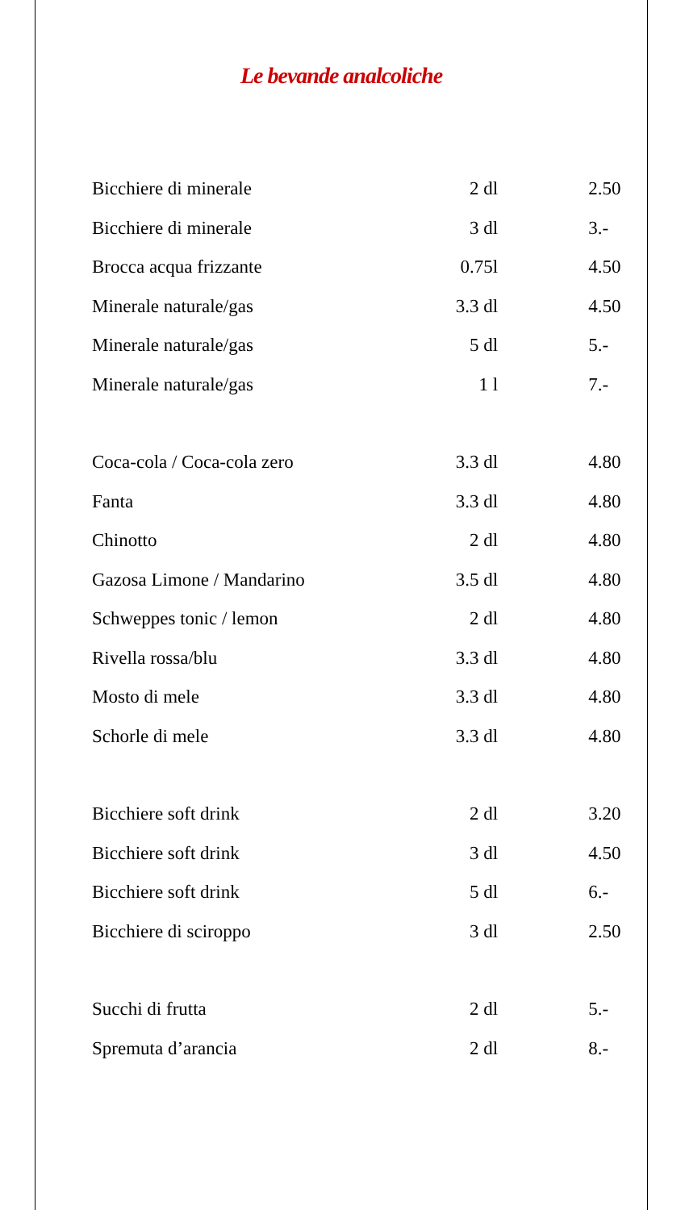Le bevande analcoliche
| Bicchiere di minerale | 2 dl | 2.50 |
| Bicchiere di minerale | 3 dl | 3.- |
| Brocca acqua frizzante | 0.75l | 4.50 |
| Minerale naturale/gas | 3.3 dl | 4.50 |
| Minerale naturale/gas | 5 dl | 5.- |
| Minerale naturale/gas | 1 l | 7.- |
| Coca-cola / Coca-cola zero | 3.3 dl | 4.80 |
| Fanta | 3.3 dl | 4.80 |
| Chinotto | 2 dl | 4.80 |
| Gazosa Limone / Mandarino | 3.5 dl | 4.80 |
| Schweppes tonic / lemon | 2 dl | 4.80 |
| Rivella rossa/blu | 3.3 dl | 4.80 |
| Mosto di mele | 3.3 dl | 4.80 |
| Schorle di mele | 3.3 dl | 4.80 |
| Bicchiere soft drink | 2 dl | 3.20 |
| Bicchiere soft drink | 3 dl | 4.50 |
| Bicchiere soft drink | 5 dl | 6.- |
| Bicchiere di sciroppo | 3 dl | 2.50 |
| Succhi di frutta | 2 dl | 5.- |
| Spremuta d’arancia | 2 dl | 8.- |